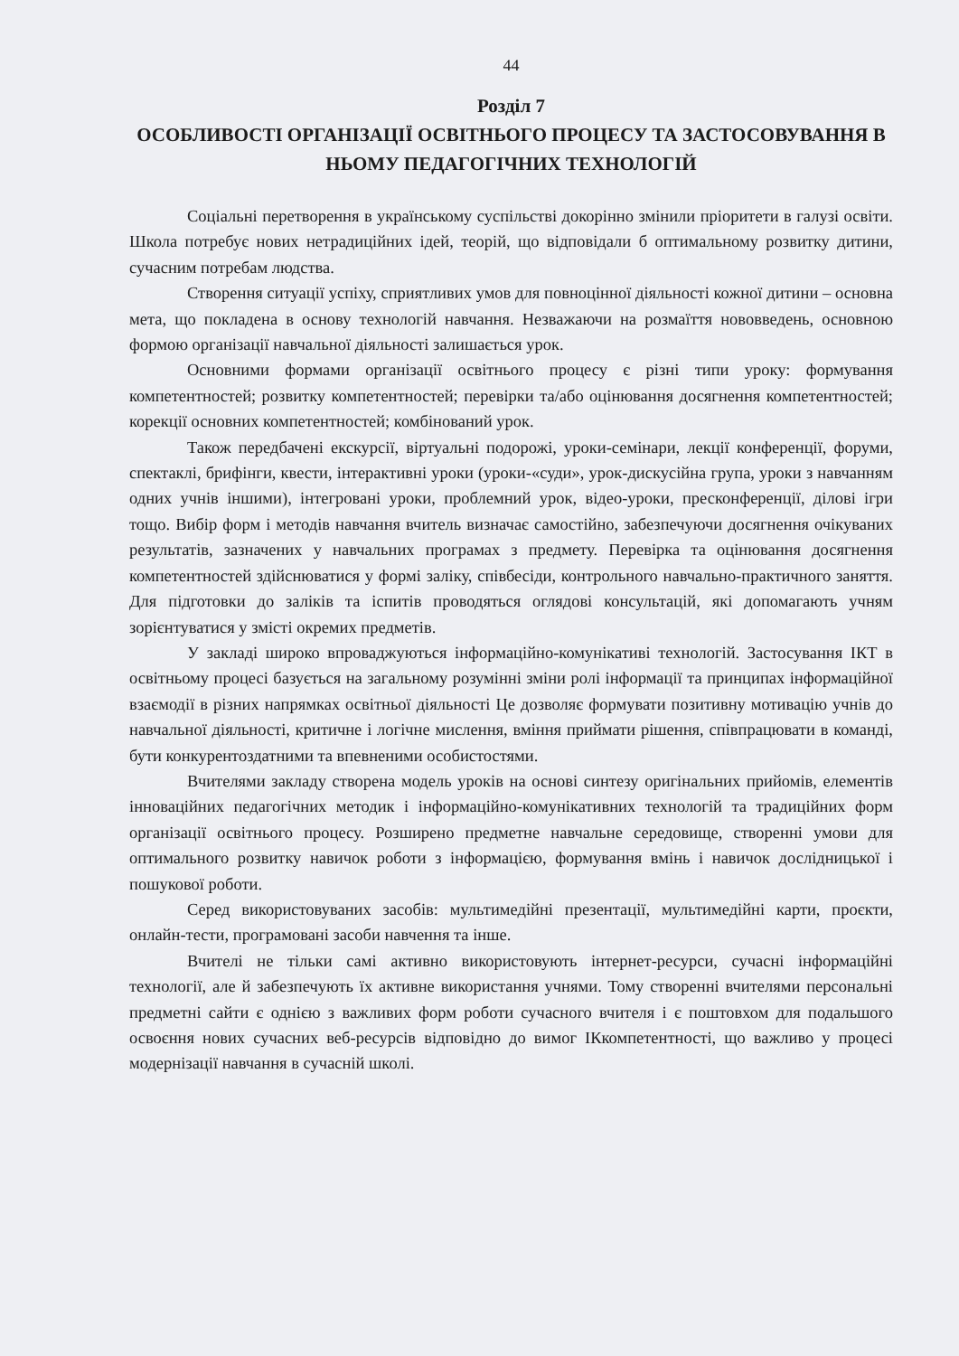44
Розділ 7
ОСОБЛИВОСТІ ОРГАНІЗАЦІЇ ОСВІТНЬОГО ПРОЦЕСУ ТА ЗАСТОСОВУВАННЯ В НЬОМУ ПЕДАГОГІЧНИХ ТЕХНОЛОГІЙ
Соціальні перетворення в українському суспільстві докорінно змінили пріоритети в галузі освіти. Школа потребує нових нетрадиційних ідей, теорій, що відповідали б оптимальному розвитку дитини, сучасним потребам людства.
Створення ситуації успіху, сприятливих умов для повноцінної діяльності кожної дитини – основна мета, що покладена в основу технологій навчання. Незважаючи на розмаїття нововведень, основною формою організації навчальної діяльності залишається урок.
Основними формами організації освітнього процесу є різні типи уроку: формування компетентностей; розвитку компетентностей; перевірки та/або оцінювання досягнення компетентностей; корекції основних компетентностей; комбінований урок.
Також передбачені екскурсії, віртуальні подорожі, уроки-семінари, лекції конференції, форуми, спектаклі, брифінги, квести, інтерактивні уроки (уроки-«суди», урок-дискусійна група, уроки з навчанням одних учнів іншими), інтегровані уроки, проблемний урок, відео-уроки, пресконференції, ділові ігри тощо. Вибір форм і методів навчання вчитель визначає самостійно, забезпечуючи досягнення очікуваних результатів, зазначених у навчальних програмах з предмету. Перевірка та оцінювання досягнення компетентностей здійснюватися у формі заліку, співбесіди, контрольного навчально-практичного заняття. Для підготовки до заліків та іспитів проводяться оглядові консультацій, які допомагають учням зорієнтуватися у змісті окремих предметів.
У закладі широко впроваджуються інформаційно-комунікативі технологій. Застосування ІКТ в освітньому процесі базується на загальному розумінні зміни ролі інформації та принципах інформаційної взаємодії в різних напрямках освітньої діяльності Це дозволяє формувати позитивну мотивацію учнів до навчальної діяльності, критичне і логічне мислення, вміння приймати рішення, співпрацювати в команді, бути конкурентоздатними та впевненими особистостями.
Вчителями закладу створена модель уроків на основі синтезу оригінальних прийомів, елементів інноваційних педагогічних методик і інформаційно-комунікативних технологій та традиційних форм організації освітнього процесу. Розширено предметне навчальне середовище, створенні умови для оптимального розвитку навичок роботи з інформацією, формування вмінь і навичок дослідницької і пошукової роботи.
Серед використовуваних засобів: мультимедійні презентації, мультимедійні карти, проєкти, онлайн-тести, програмовані засоби навчення та інше.
Вчителі не тільки самі активно використовують інтернет-ресурси, сучасні інформаційні технології, але й забезпечують їх активне використання учнями. Тому створенні вчителями персональні предметні сайти є однією з важливих форм роботи сучасного вчителя і є поштовхом для подальшого освоєння нових сучасних веб-ресурсів відповідно до вимог ІКкомпетентності, що важливо у процесі модернізації навчання в сучасній школі.